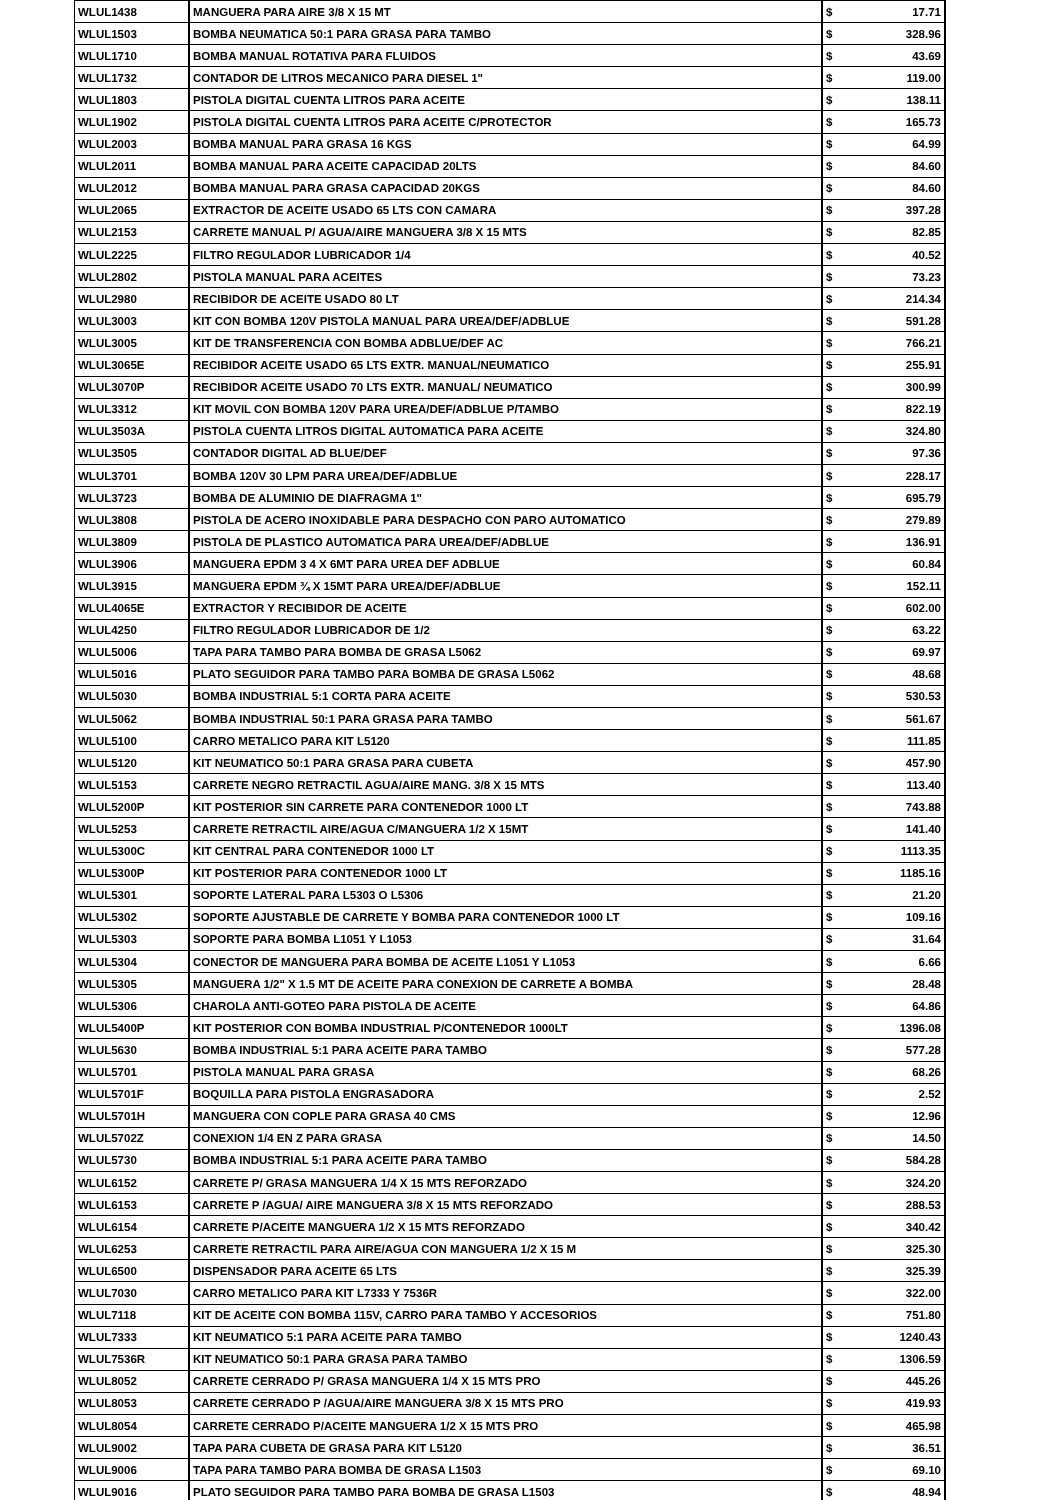| WLUL1438 | MANGUERA PARA AIRE 3/8 X 15 MT | $ | 17.71 |
| WLUL1503 | BOMBA NEUMATICA 50:1 PARA GRASA PARA TAMBO | $ | 328.96 |
| WLUL1710 | BOMBA MANUAL ROTATIVA PARA FLUIDOS | $ | 43.69 |
| WLUL1732 | CONTADOR DE LITROS MECANICO PARA DIESEL 1" | $ | 119.00 |
| WLUL1803 | PISTOLA DIGITAL CUENTA LITROS PARA ACEITE | $ | 138.11 |
| WLUL1902 | PISTOLA DIGITAL CUENTA LITROS PARA ACEITE C/PROTECTOR | $ | 165.73 |
| WLUL2003 | BOMBA MANUAL PARA GRASA 16 KGS | $ | 64.99 |
| WLUL2011 | BOMBA MANUAL PARA ACEITE CAPACIDAD 20LTS | $ | 84.60 |
| WLUL2012 | BOMBA MANUAL PARA GRASA CAPACIDAD 20KGS | $ | 84.60 |
| WLUL2065 | EXTRACTOR DE ACEITE USADO 65 LTS CON CAMARA | $ | 397.28 |
| WLUL2153 | CARRETE MANUAL P/ AGUA/AIRE MANGUERA 3/8 X 15 MTS | $ | 82.85 |
| WLUL2225 | FILTRO REGULADOR LUBRICADOR 1/4 | $ | 40.52 |
| WLUL2802 | PISTOLA MANUAL PARA ACEITES | $ | 73.23 |
| WLUL2980 | RECIBIDOR DE ACEITE USADO 80 LT | $ | 214.34 |
| WLUL3003 | KIT CON BOMBA 120V PISTOLA MANUAL PARA UREA/DEF/ADBLUE | $ | 591.28 |
| WLUL3005 | KIT DE TRANSFERENCIA CON BOMBA ADBLUE/DEF AC | $ | 766.21 |
| WLUL3065E | RECIBIDOR ACEITE USADO 65 LTS EXTR. MANUAL/NEUMATICO | $ | 255.91 |
| WLUL3070P | RECIBIDOR ACEITE USADO 70 LTS EXTR. MANUAL/ NEUMATICO | $ | 300.99 |
| WLUL3312 | KIT MOVIL CON BOMBA 120V PARA UREA/DEF/ADBLUE P/TAMBO | $ | 822.19 |
| WLUL3503A | PISTOLA CUENTA LITROS DIGITAL AUTOMATICA PARA ACEITE | $ | 324.80 |
| WLUL3505 | CONTADOR DIGITAL AD BLUE/DEF | $ | 97.36 |
| WLUL3701 | BOMBA 120V 30 LPM PARA UREA/DEF/ADBLUE | $ | 228.17 |
| WLUL3723 | BOMBA DE ALUMINIO DE DIAFRAGMA 1" | $ | 695.79 |
| WLUL3808 | PISTOLA DE ACERO INOXIDABLE PARA DESPACHO CON PARO AUTOMATICO | $ | 279.89 |
| WLUL3809 | PISTOLA DE PLASTICO AUTOMATICA PARA UREA/DEF/ADBLUE | $ | 136.91 |
| WLUL3906 | MANGUERA EPDM 3 4 X 6MT PARA UREA DEF ADBLUE | $ | 60.84 |
| WLUL3915 | MANGUERA EPDM ¾ X 15MT PARA UREA/DEF/ADBLUE | $ | 152.11 |
| WLUL4065E | EXTRACTOR Y RECIBIDOR DE ACEITE | $ | 602.00 |
| WLUL4250 | FILTRO REGULADOR LUBRICADOR DE 1/2 | $ | 63.22 |
| WLUL5006 | TAPA PARA TAMBO PARA BOMBA DE GRASA L5062 | $ | 69.97 |
| WLUL5016 | PLATO SEGUIDOR PARA TAMBO PARA BOMBA DE GRASA L5062 | $ | 48.68 |
| WLUL5030 | BOMBA INDUSTRIAL 5:1 CORTA PARA ACEITE | $ | 530.53 |
| WLUL5062 | BOMBA INDUSTRIAL 50:1 PARA GRASA PARA TAMBO | $ | 561.67 |
| WLUL5100 | CARRO METALICO PARA KIT L5120 | $ | 111.85 |
| WLUL5120 | KIT NEUMATICO 50:1 PARA GRASA PARA CUBETA | $ | 457.90 |
| WLUL5153 | CARRETE NEGRO RETRACTIL AGUA/AIRE MANG. 3/8 X 15 MTS | $ | 113.40 |
| WLUL5200P | KIT POSTERIOR SIN CARRETE PARA CONTENEDOR 1000 LT | $ | 743.88 |
| WLUL5253 | CARRETE RETRACTIL AIRE/AGUA C/MANGUERA 1/2 X 15MT | $ | 141.40 |
| WLUL5300C | KIT CENTRAL PARA CONTENEDOR 1000 LT | $ | 1113.35 |
| WLUL5300P | KIT POSTERIOR PARA CONTENEDOR 1000 LT | $ | 1185.16 |
| WLUL5301 | SOPORTE LATERAL PARA L5303 O L5306 | $ | 21.20 |
| WLUL5302 | SOPORTE AJUSTABLE DE CARRETE Y BOMBA PARA CONTENEDOR 1000 LT | $ | 109.16 |
| WLUL5303 | SOPORTE PARA BOMBA L1051 Y L1053 | $ | 31.64 |
| WLUL5304 | CONECTOR DE MANGUERA PARA BOMBA DE ACEITE L1051 Y L1053 | $ | 6.66 |
| WLUL5305 | MANGUERA 1/2" X 1.5 MT DE ACEITE PARA CONEXION DE CARRETE A BOMBA | $ | 28.48 |
| WLUL5306 | CHAROLA ANTI-GOTEO PARA PISTOLA DE ACEITE | $ | 64.86 |
| WLUL5400P | KIT POSTERIOR CON BOMBA INDUSTRIAL P/CONTENEDOR 1000LT | $ | 1396.08 |
| WLUL5630 | BOMBA INDUSTRIAL 5:1 PARA ACEITE PARA TAMBO | $ | 577.28 |
| WLUL5701 | PISTOLA MANUAL PARA GRASA | $ | 68.26 |
| WLUL5701F | BOQUILLA PARA PISTOLA ENGRASADORA | $ | 2.52 |
| WLUL5701H | MANGUERA CON COPLE PARA GRASA 40 CMS | $ | 12.96 |
| WLUL5702Z | CONEXION 1/4 EN Z PARA GRASA | $ | 14.50 |
| WLUL5730 | BOMBA INDUSTRIAL 5:1 PARA ACEITE PARA TAMBO | $ | 584.28 |
| WLUL6152 | CARRETE P/ GRASA MANGUERA 1/4 X 15 MTS REFORZADO | $ | 324.20 |
| WLUL6153 | CARRETE P /AGUA/ AIRE MANGUERA 3/8 X 15 MTS REFORZADO | $ | 288.53 |
| WLUL6154 | CARRETE P/ACEITE MANGUERA 1/2 X 15 MTS REFORZADO | $ | 340.42 |
| WLUL6253 | CARRETE RETRACTIL PARA AIRE/AGUA CON MANGUERA 1/2 X 15 M | $ | 325.30 |
| WLUL6500 | DISPENSADOR PARA ACEITE 65 LTS | $ | 325.39 |
| WLUL7030 | CARRO METALICO PARA KIT L7333 Y 7536R | $ | 322.00 |
| WLUL7118 | KIT DE ACEITE CON BOMBA 115V, CARRO PARA TAMBO Y ACCESORIOS | $ | 751.80 |
| WLUL7333 | KIT NEUMATICO 5:1 PARA ACEITE PARA TAMBO | $ | 1240.43 |
| WLUL7536R | KIT NEUMATICO 50:1 PARA GRASA PARA TAMBO | $ | 1306.59 |
| WLUL8052 | CARRETE CERRADO P/ GRASA MANGUERA 1/4 X 15 MTS PRO | $ | 445.26 |
| WLUL8053 | CARRETE CERRADO P /AGUA/AIRE MANGUERA 3/8 X 15 MTS PRO | $ | 419.93 |
| WLUL8054 | CARRETE CERRADO P/ACEITE MANGUERA 1/2 X 15 MTS PRO | $ | 465.98 |
| WLUL9002 | TAPA PARA CUBETA DE GRASA PARA KIT L5120 | $ | 36.51 |
| WLUL9006 | TAPA PARA TAMBO PARA BOMBA DE GRASA L1503 | $ | 69.10 |
| WLUL9016 | PLATO SEGUIDOR PARA TAMBO PARA BOMBA DE GRASA L1503 | $ | 48.94 |